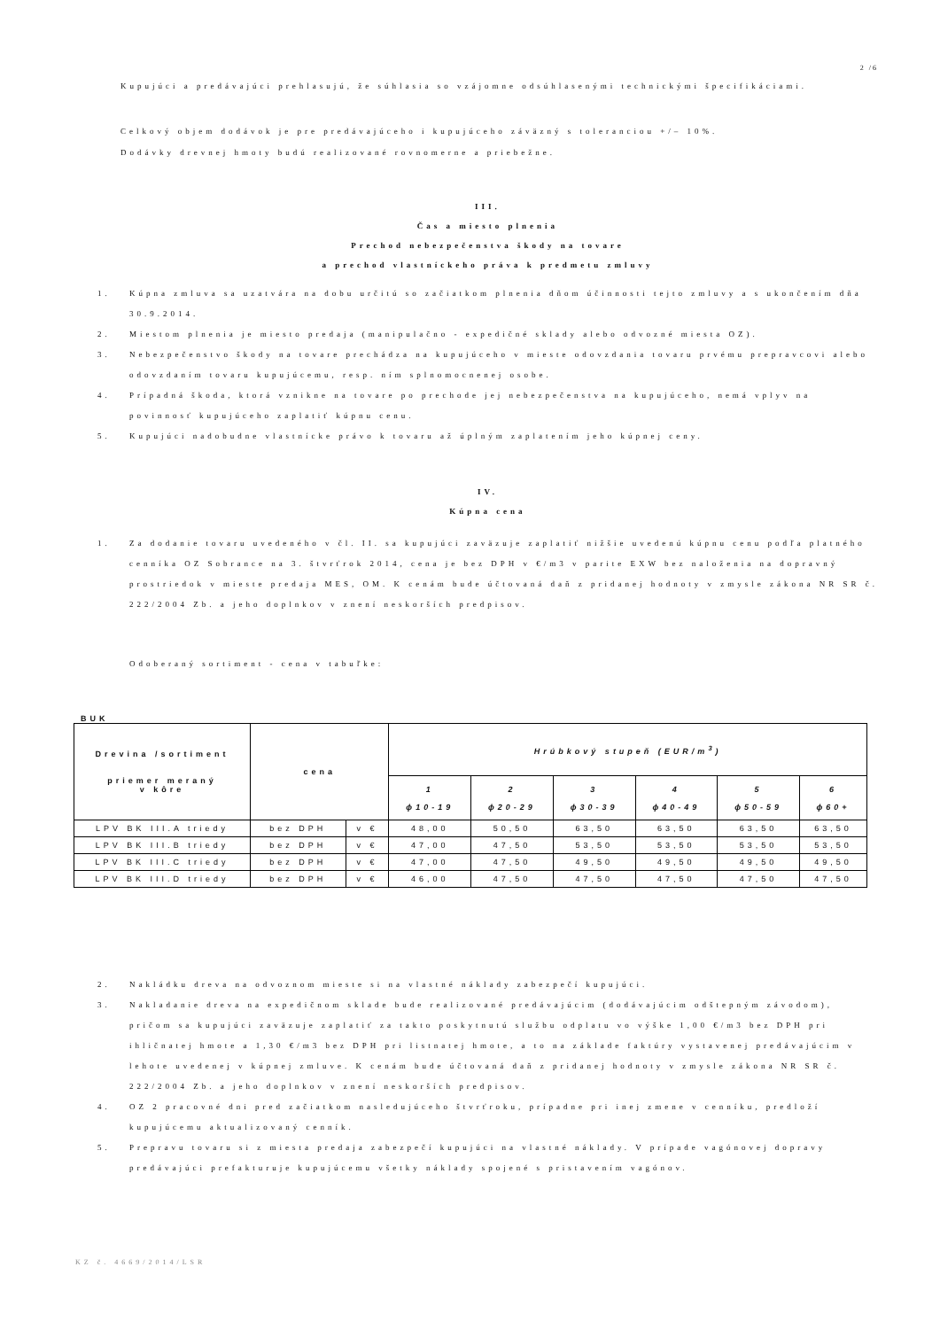2 /6
Kupujúci a predávajúci prehlasujú, že súhlasia so vzájomne odsúhlasenými technickými špecifikáciami.
Celkový objem dodávok je pre predávajúceho i kupujúceho záväzný s toleranciou +/– 10%.
Dodávky drevnej hmoty budú realizované rovnomerne a priebežne.
III.
Čas a miesto plnenia
Prechod nebezpečenstva škody na tovare
a prechod vlastníckeho práva k predmetu zmluvy
1. Kúpna zmluva sa uzatvára na dobu určitú so začiatkom plnenia dňom účinnosti tejto zmluvy a s ukončením dňa 30.9.2014.
2. Miestom plnenia je miesto predaja (manipulačno - expedičné sklady alebo odvozné miesta OZ).
3. Nebezpečenstvo škody na tovare prechádza na kupujúceho v mieste odovzdania tovaru prvému prepravcovi alebo odovzdaním tovaru kupujúcemu, resp. ním splnomocnenej osobe.
4. Prípadná škoda, ktorá vznikne na tovare po prechode jej nebezpečenstva na kupujúceho, nemá vplyv na povinnosť kupujúceho zaplatiť kúpnu cenu.
5. Kupujúci nadobudne vlastnícke právo k tovaru až úplným zaplatením jeho kúpnej ceny.
IV.
Kúpna cena
1. Za dodanie tovaru uvedeného v čl. II. sa kupujúci zaväzuje zaplatiť nižšie uvedenú kúpnu cenu podľa platného cenníka OZ Sobrance na 3. štvrťrok 2014, cena je bez DPH v €/m3 v parite EXW bez naloženia na dopravný prostriedok v mieste predaja MES, OM. K cenám bude účtovaná daň z pridanej hodnoty v zmysle zákona NR SR č. 222/2004 Zb. a jeho doplnkov v znení neskorších predpisov.
Odoberaný sortiment - cena v tabuľke:
BUK
| Drevina /sortiment priemer meraný v kôre | cena | | Hrúbkový stupeň (EUR/m<sup>3</sup>) | | | | | |
| --- | --- | --- | --- | --- | --- | --- | --- | --- |
| | | | 1 ɸ10-19 | 2 ɸ20-29 | 3 ɸ30-39 | 4 ɸ40-49 | 5 ɸ50-59 | 6 ɸ60+ |
| LPV BK III.A triedy | bez DPH | v € | 48,00 | 50,50 | 63,50 | 63,50 | 63,50 | 63,50 |
| LPV BK III.B triedy | bez DPH | v € | 47,00 | 47,50 | 53,50 | 53,50 | 53,50 | 53,50 |
| LPV BK III.C triedy | bez DPH | v € | 47,00 | 47,50 | 49,50 | 49,50 | 49,50 | 49,50 |
| LPV BK III.D triedy | bez DPH | v € | 46,00 | 47,50 | 47,50 | 47,50 | 47,50 | 47,50 |
2. Nakládku dreva na odvoznom mieste si na vlastné náklady zabezpečí kupujúci.
3. Nakladanie dreva na expedičnom sklade bude realizované predávajúcim (dodávajúcim odštepným závodom), pričom sa kupujúci zaväzuje zaplatiť za takto poskytnutú službu odplatu vo výške 1,00 €/m3 bez DPH pri ihličnatej hmote a 1,30 €/m3 bez DPH pri listnatej hmote, a to na základe faktúry vystavenej predávajúcim v lehote uvedenej v kúpnej zmluve. K cenám bude účtovaná daň z pridanej hodnoty v zmysle zákona NR SR č. 222/2004 Zb. a jeho doplnkov v znení neskorších predpisov.
4. OZ 2 pracovné dni pred začiatkom nasledujúceho štvrťroku, prípadne pri inej zmene v cenníku, predloží kupujúcemu aktualizovaný cenník.
5. Prepravu tovaru si z miesta predaja zabezpečí kupujúci na vlastné náklady. V prípade vagónovej dopravy predávajúci prefakturuje kupujúcemu všetky náklady spojené s pristavením vagónov.
KZ č. 4669/2014/LSR